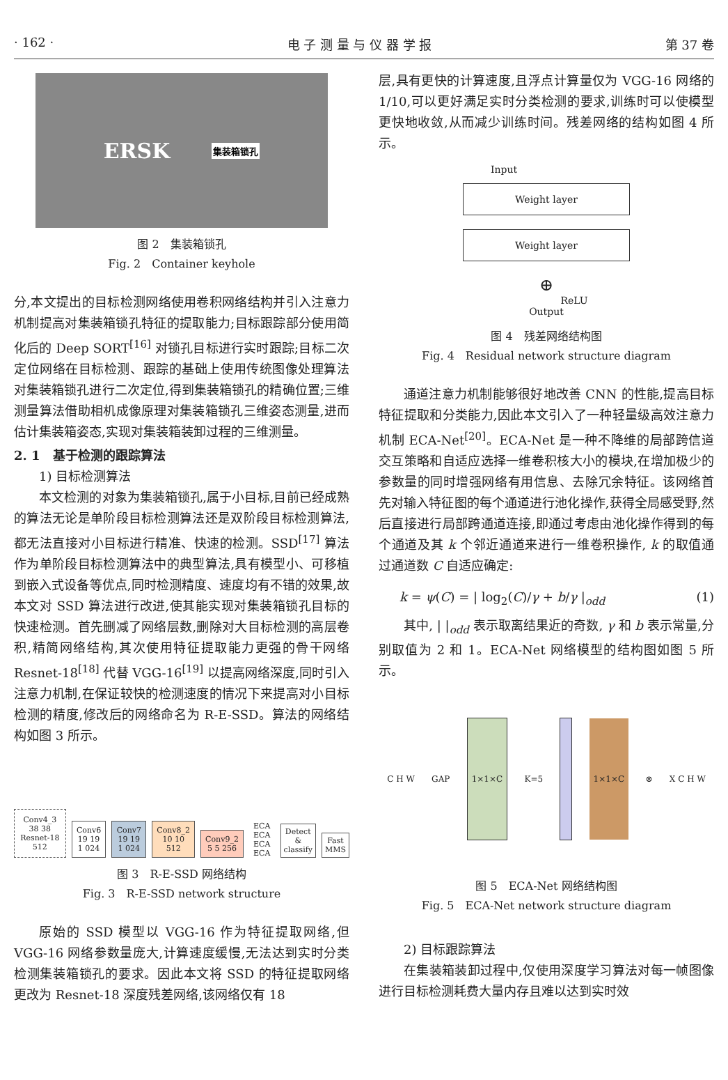· 162 · 电 子 测 量 与 仪 器 学 报 第 37 卷
ERSK 集装箱锁孔
图 2　集装箱锁孔
Fig. 2　Container keyhole
分,本文提出的目标检测网络使用卷积网络结构并引入注意力机制提高对集装箱锁孔特征的提取能力;目标跟踪部分使用简化后的 Deep SORT<sup>[16]</sup> 对锁孔目标进行实时跟踪;目标二次定位网络在目标检测、跟踪的基础上使用传统图像处理算法对集装箱锁孔进行二次定位,得到集装箱锁孔的精确位置;三维测量算法借助相机成像原理对集装箱锁孔三维姿态测量,进而估计集装箱姿态,实现对集装箱装卸过程的三维测量。
2. 1　基于检测的跟踪算法
1) 目标检测算法
本文检测的对象为集装箱锁孔,属于小目标,目前已经成熟的算法无论是单阶段目标检测算法还是双阶段目标检测算法,都无法直接对小目标进行精准、快速的检测。SSD<sup>[17]</sup> 算法作为单阶段目标检测算法中的典型算法,具有模型小、可移植到嵌入式设备等优点,同时检测精度、速度均有不错的效果,故本文对 SSD 算法进行改进,使其能实现对集装箱锁孔目标的快速检测。首先删减了网络层数,删除对大目标检测的高层卷积,精简网络结构,其次使用特征提取能力更强的骨干网络 Resnet-18<sup>[18]</sup> 代替 VGG-16<sup>[19]</sup> 以提高网络深度,同时引入注意力机制,在保证较快的检测速度的情况下来提高对小目标检测的精度,修改后的网络命名为 R-E-SSD。算法的网络结构如图 3 所示。
Conv4_3 38 38 Resnet-18 512 Conv6 19 19 1 024 Conv7 19 19 1 024 Conv8_2 10 10 512 Conv9_2 5 5 256 ECA ECA ECA ECA Detect & classify Fast MMS
图 3　R-E-SSD 网络结构
Fig. 3　R-E-SSD network structure
原始的 SSD 模型以 VGG-16 作为特征提取网络,但 VGG-16 网络参数量庞大,计算速度缓慢,无法达到实时分类检测集装箱锁孔的要求。因此本文将 SSD 的特征提取网络更改为 Resnet-18 深度残差网络,该网络仅有 18
层,具有更快的计算速度,且浮点计算量仅为 VGG-16 网络的 1/10,可以更好满足实时分类检测的要求,训练时可以使模型更快地收敛,从而减少训练时间。残差网络的结构如图 4 所示。
Input
Weight layer
Weight layer
⊕
ReLU
Output
图 4　残差网络结构图
Fig. 4　Residual network structure diagram
通道注意力机制能够很好地改善 CNN 的性能,提高目标特征提取和分类能力,因此本文引入了一种轻量级高效注意力机制 ECA-Net<sup>[20]</sup>。ECA-Net 是一种不降维的局部跨信道交互策略和自适应选择一维卷积核大小的模块,在增加极少的参数量的同时增强网络有用信息、去除冗余特征。该网络首先对输入特征图的每个通道进行池化操作,获得全局感受野,然后直接进行局部跨通道连接,即通过考虑由池化操作得到的每个通道及其 k 个邻近通道来进行一维卷积操作, k 的取值通过通道数 C 自适应确定:
k = ψ(C) = | log<sub>2</sub>(C)/γ + b/γ |<sub>odd</sub> (1)
其中, | |<sub>odd</sub> 表示取离结果近的奇数, γ 和 b 表示常量,分别取值为 2 和 1。ECA-Net 网络模型的结构图如图 5 所示。
C H W GAP 1×1×C K=5 1×1×C ⊗ X C H W
图 5　ECA-Net 网络结构图
Fig. 5　ECA-Net network structure diagram
2) 目标跟踪算法
在集装箱装卸过程中,仅使用深度学习算法对每一帧图像进行目标检测耗费大量内存且难以达到实时效